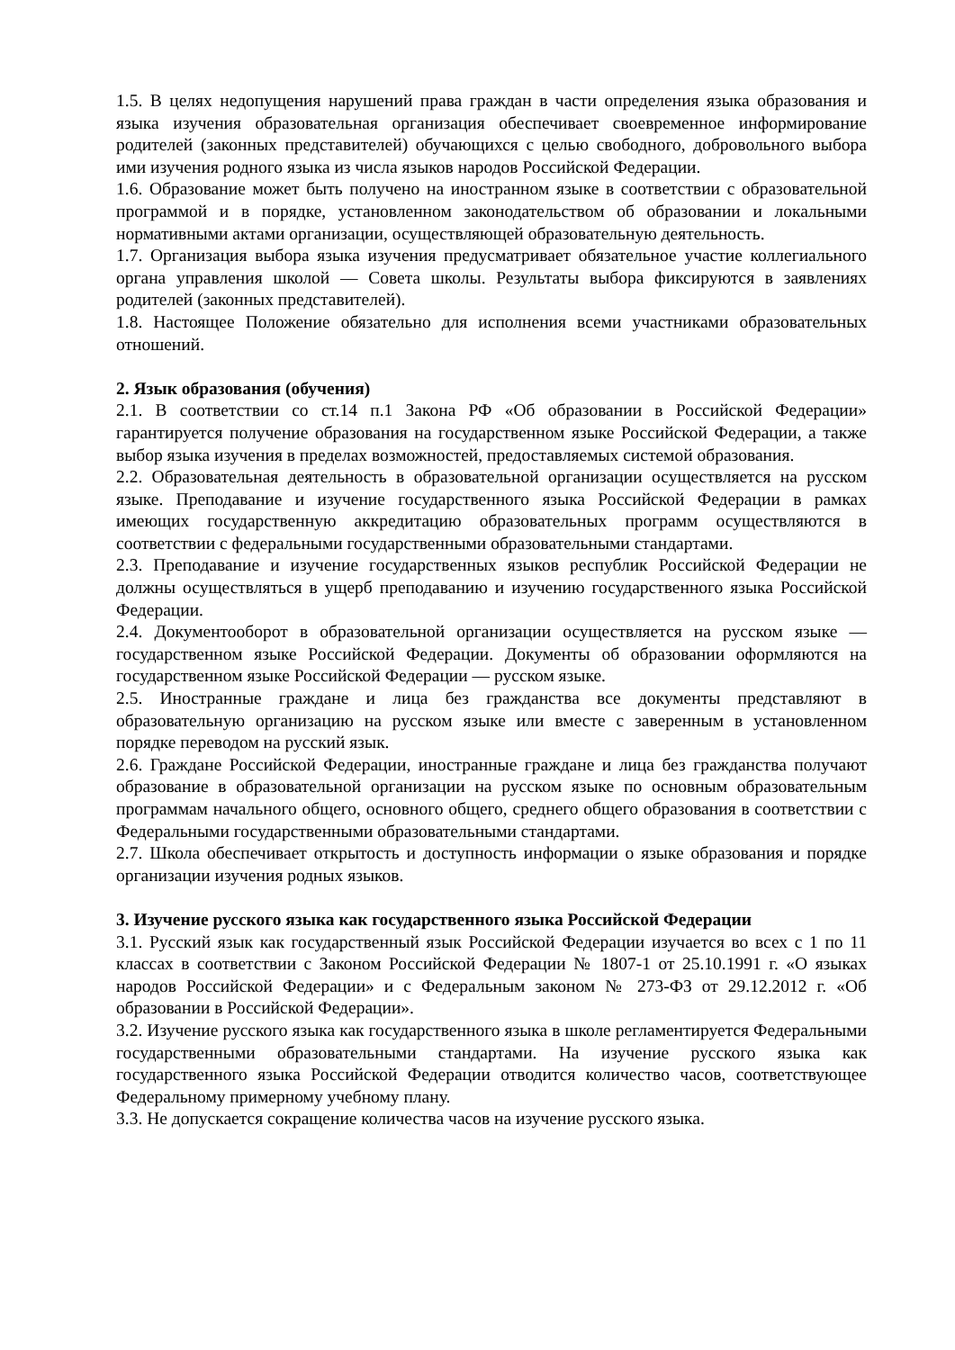1.5. В целях недопущения нарушений права граждан в части определения языка образования и языка изучения образовательная организация обеспечивает своевременное информирование родителей (законных представителей) обучающихся с целью свободного, добровольного выбора ими изучения родного языка из числа языков народов Российской Федерации.
1.6. Образование может быть получено на иностранном языке в соответствии с образовательной программой и в порядке, установленном законодательством об образовании и локальными нормативными актами организации, осуществляющей образовательную деятельность.
1.7. Организация выбора языка изучения предусматривает обязательное участие коллегиального органа управления школой — Совета школы. Результаты выбора фиксируются в заявлениях родителей (законных представителей).
1.8. Настоящее Положение обязательно для исполнения всеми участниками образовательных отношений.
2. Язык образования (обучения)
2.1. В соответствии со ст.14 п.1 Закона РФ «Об образовании в Российской Федерации» гарантируется получение образования на государственном языке Российской Федерации, а также выбор языка изучения в пределах возможностей, предоставляемых системой образования.
2.2. Образовательная деятельность в образовательной организации осуществляется на русском языке. Преподавание и изучение государственного языка Российской Федерации в рамках имеющих государственную аккредитацию образовательных программ осуществляются в соответствии с федеральными государственными образовательными стандартами.
2.3. Преподавание и изучение государственных языков республик Российской Федерации не должны осуществляться в ущерб преподаванию и изучению государственного языка Российской Федерации.
2.4. Документооборот в образовательной организации осуществляется на русском языке — государственном языке Российской Федерации. Документы об образовании оформляются на государственном языке Российской Федерации — русском языке.
2.5. Иностранные граждане и лица без гражданства все документы представляют в образовательную организацию на русском языке или вместе с заверенным в установленном порядке переводом на русский язык.
2.6. Граждане Российской Федерации, иностранные граждане и лица без гражданства получают образование в образовательной организации на русском языке по основным образовательным программам начального общего, основного общего, среднего общего образования в соответствии с Федеральными государственными образовательными стандартами.
2.7. Школа обеспечивает открытость и доступность информации о языке образования и порядке организации изучения родных языков.
3. Изучение русского языка как государственного языка Российской Федерации
3.1. Русский язык как государственный язык Российской Федерации изучается во всех с 1 по 11 классах в соответствии с Законом Российской Федерации № 1807-1 от 25.10.1991 г. «О языках народов Российской Федерации» и с Федеральным законом № 273-ФЗ от 29.12.2012 г. «Об образовании в Российской Федерации».
3.2. Изучение русского языка как государственного языка в школе регламентируется Федеральными государственными образовательными стандартами. На изучение русского языка как государственного языка Российской Федерации отводится количество часов, соответствующее Федеральному примерному учебному плану.
3.3. Не допускается сокращение количества часов на изучение русского языка.